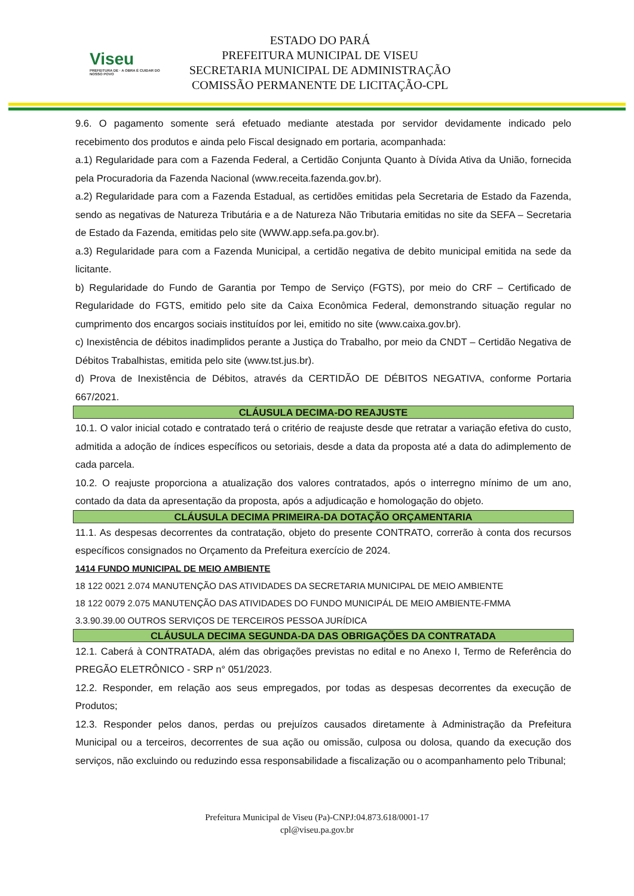Viseu
PREFEITURA DE · A OBRA É CUIDAR DO NOSSO POVO
ESTADO DO PARÁ
PREFEITURA MUNICIPAL DE VISEU
SECRETARIA MUNICIPAL DE ADMINISTRAÇÃO
COMISSÃO PERMANENTE DE LICITAÇÃO-CPL
9.6. O pagamento somente será efetuado mediante atestada por servidor devidamente indicado pelo recebimento dos produtos e ainda pelo Fiscal designado em portaria, acompanhada:
a.1) Regularidade para com a Fazenda Federal, a Certidão Conjunta Quanto à Dívida Ativa da União, fornecida pela Procuradoria da Fazenda Nacional (www.receita.fazenda.gov.br).
a.2) Regularidade para com a Fazenda Estadual, as certidões emitidas pela Secretaria de Estado da Fazenda, sendo as negativas de Natureza Tributária e a de Natureza Não Tributaria emitidas no site da SEFA – Secretaria de Estado da Fazenda, emitidas pelo site (WWW.app.sefa.pa.gov.br).
a.3) Regularidade para com a Fazenda Municipal, a certidão negativa de debito municipal emitida na sede da licitante.
b) Regularidade do Fundo de Garantia por Tempo de Serviço (FGTS), por meio do CRF – Certificado de Regularidade do FGTS, emitido pelo site da Caixa Econômica Federal, demonstrando situação regular no cumprimento dos encargos sociais instituídos por lei, emitido no site (www.caixa.gov.br).
c) Inexistência de débitos inadimplidos perante a Justiça do Trabalho, por meio da CNDT – Certidão Negativa de Débitos Trabalhistas, emitida pelo site (www.tst.jus.br).
d) Prova de Inexistência de Débitos, através da CERTIDÃO DE DÉBITOS NEGATIVA, conforme Portaria 667/2021.
CLÁUSULA DECIMA-DO REAJUSTE
10.1. O valor inicial cotado e contratado terá o critério de reajuste desde que retratar a variação efetiva do custo, admitida a adoção de índices específicos ou setoriais, desde a data da proposta até a data do adimplemento de cada parcela.
10.2. O reajuste proporciona a atualização dos valores contratados, após o interregno mínimo de um ano, contado da data da apresentação da proposta, após a adjudicação e homologação do objeto.
CLÁUSULA DECIMA PRIMEIRA-DA DOTAÇÃO ORÇAMENTARIA
11.1. As despesas decorrentes da contratação, objeto do presente CONTRATO, correrão à conta dos recursos específicos consignados no Orçamento da Prefeitura exercício de 2024.
1414 FUNDO MUNICIPAL DE MEIO AMBIENTE
18 122 0021 2.074 MANUTENÇÃO DAS ATIVIDADES DA SECRETARIA MUNICIPAL DE MEIO AMBIENTE
18 122 0079 2.075 MANUTENÇÃO DAS ATIVIDADES DO FUNDO MUNICIPÁL DE MEIO AMBIENTE-FMMA
3.3.90.39.00 OUTROS SERVIÇOS DE TERCEIROS PESSOA JURÍDICA
CLÁUSULA DECIMA SEGUNDA-DA DAS OBRIGAÇÕES DA CONTRATADA
12.1. Caberá à CONTRATADA, além das obrigações previstas no edital e no Anexo I, Termo de Referência do PREGÃO ELETRÔNICO - SRP n° 051/2023.
12.2. Responder, em relação aos seus empregados, por todas as despesas decorrentes da execução de Produtos;
12.3. Responder pelos danos, perdas ou prejuízos causados diretamente à Administração da Prefeitura Municipal ou a terceiros, decorrentes de sua ação ou omissão, culposa ou dolosa, quando da execução dos serviços, não excluindo ou reduzindo essa responsabilidade a fiscalização ou o acompanhamento pelo Tribunal;
Prefeitura Municipal de Viseu (Pa)-CNPJ:04.873.618/0001-17
cpl@viseu.pa.gov.br